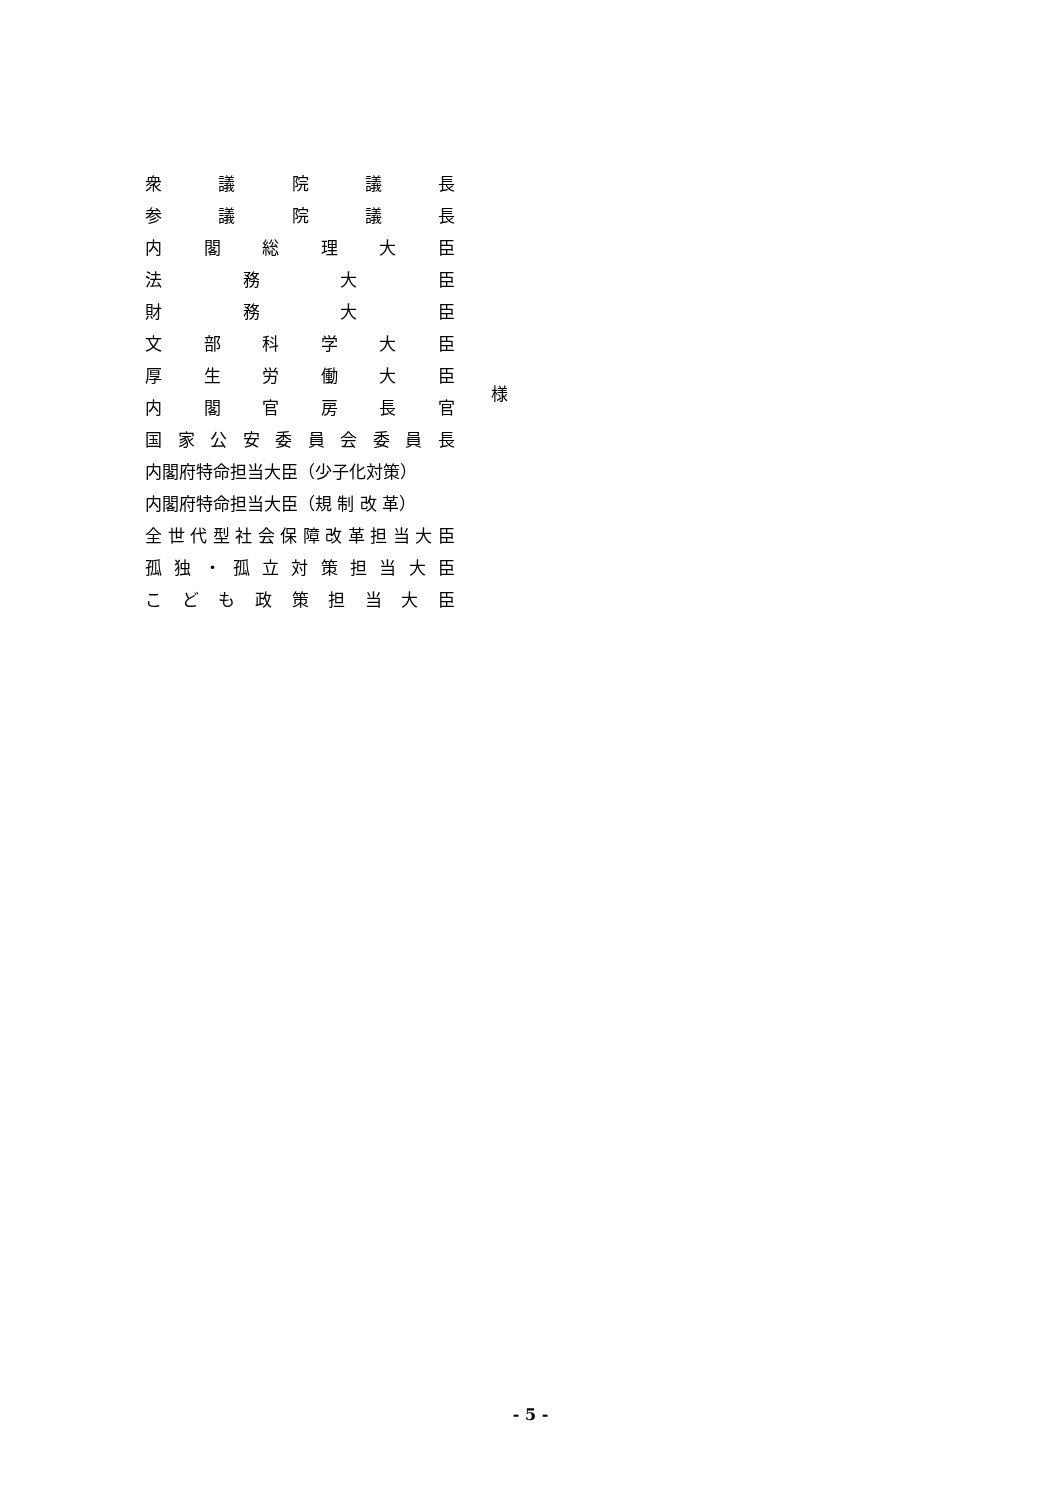衆議院議長
参議院議長
内閣総理大臣
法務大臣
財務大臣
文部科学大臣
厚生労働大臣
内閣官房長官
国家公安委員会委員長
内閣府特命担当大臣（少子化対策）
内閣府特命担当大臣（規 制 改 革）
全世代型社会保障改革担当大臣
孤独 ・ 孤立対策担当大臣
こども政策担当大臣
様
- 5 -